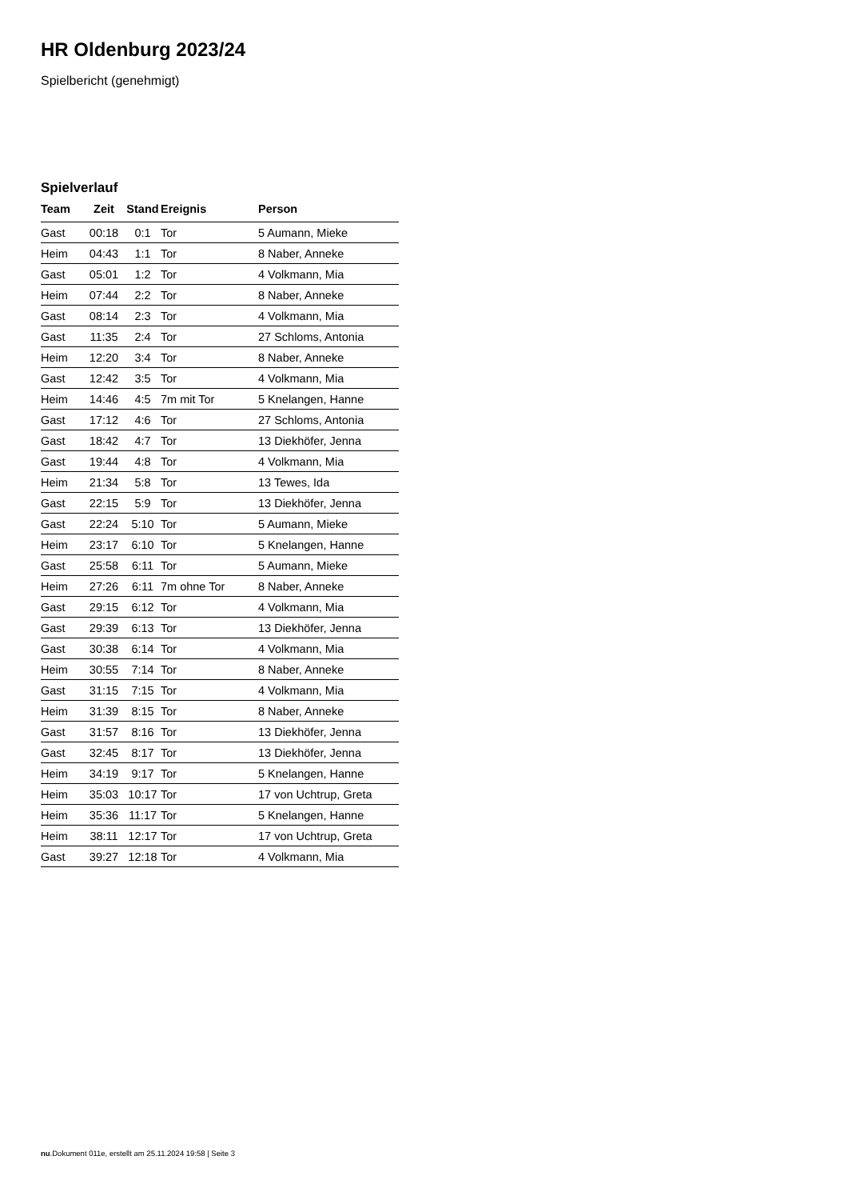HR Oldenburg 2023/24
Spielbericht (genehmigt)
Spielverlauf
| Team | Zeit | Stand | Ereignis | Person |
| --- | --- | --- | --- | --- |
| Gast | 00:18 | 0:1 | Tor | 5 Aumann, Mieke |
| Heim | 04:43 | 1:1 | Tor | 8 Naber, Anneke |
| Gast | 05:01 | 1:2 | Tor | 4 Volkmann, Mia |
| Heim | 07:44 | 2:2 | Tor | 8 Naber, Anneke |
| Gast | 08:14 | 2:3 | Tor | 4 Volkmann, Mia |
| Gast | 11:35 | 2:4 | Tor | 27 Schloms, Antonia |
| Heim | 12:20 | 3:4 | Tor | 8 Naber, Anneke |
| Gast | 12:42 | 3:5 | Tor | 4 Volkmann, Mia |
| Heim | 14:46 | 4:5 | 7m mit Tor | 5 Knelangen, Hanne |
| Gast | 17:12 | 4:6 | Tor | 27 Schloms, Antonia |
| Gast | 18:42 | 4:7 | Tor | 13 Diekhöfer, Jenna |
| Gast | 19:44 | 4:8 | Tor | 4 Volkmann, Mia |
| Heim | 21:34 | 5:8 | Tor | 13 Tewes, Ida |
| Gast | 22:15 | 5:9 | Tor | 13 Diekhöfer, Jenna |
| Gast | 22:24 | 5:10 | Tor | 5 Aumann, Mieke |
| Heim | 23:17 | 6:10 | Tor | 5 Knelangen, Hanne |
| Gast | 25:58 | 6:11 | Tor | 5 Aumann, Mieke |
| Heim | 27:26 | 6:11 | 7m ohne Tor | 8 Naber, Anneke |
| Gast | 29:15 | 6:12 | Tor | 4 Volkmann, Mia |
| Gast | 29:39 | 6:13 | Tor | 13 Diekhöfer, Jenna |
| Gast | 30:38 | 6:14 | Tor | 4 Volkmann, Mia |
| Heim | 30:55 | 7:14 | Tor | 8 Naber, Anneke |
| Gast | 31:15 | 7:15 | Tor | 4 Volkmann, Mia |
| Heim | 31:39 | 8:15 | Tor | 8 Naber, Anneke |
| Gast | 31:57 | 8:16 | Tor | 13 Diekhöfer, Jenna |
| Gast | 32:45 | 8:17 | Tor | 13 Diekhöfer, Jenna |
| Heim | 34:19 | 9:17 | Tor | 5 Knelangen, Hanne |
| Heim | 35:03 | 10:17 | Tor | 17 von Uchtrup, Greta |
| Heim | 35:36 | 11:17 | Tor | 5 Knelangen, Hanne |
| Heim | 38:11 | 12:17 | Tor | 17 von Uchtrup, Greta |
| Gast | 39:27 | 12:18 | Tor | 4 Volkmann, Mia |
nu.Dokument 011e, erstellt am 25.11.2024 19:58 | Seite 3